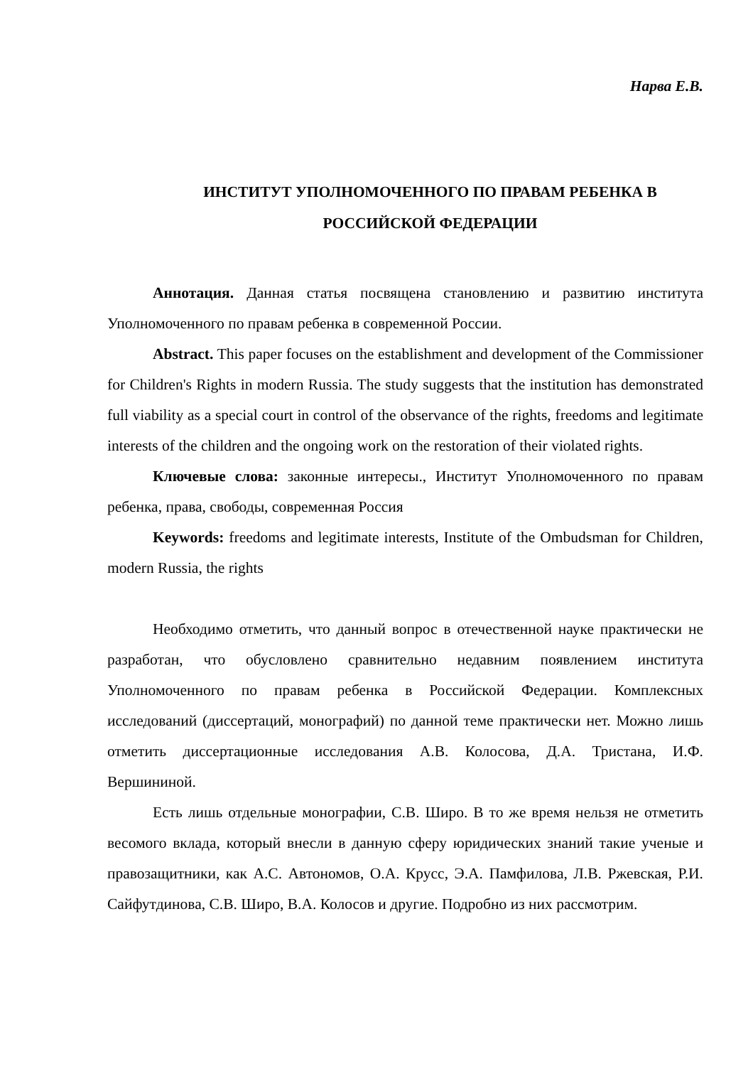Нарва Е.В.
ИНСТИТУТ УПОЛНОМОЧЕННОГО ПО ПРАВАМ РЕБЕНКА В РОССИЙСКОЙ ФЕДЕРАЦИИ
Аннотация. Данная статья посвящена становлению и развитию института Уполномоченного по правам ребенка в современной России.
Abstract. This paper focuses on the establishment and development of the Commissioner for Children's Rights in modern Russia. The study suggests that the institution has demonstrated full viability as a special court in control of the observance of the rights, freedoms and legitimate interests of the children and the ongoing work on the restoration of their violated rights.
Ключевые слова: законные интересы., Институт Уполномоченного по правам ребенка, права, свободы, современная Россия
Keywords: freedoms and legitimate interests, Institute of the Ombudsman for Children, modern Russia, the rights
Необходимо отметить, что данный вопрос в отечественной науке практически не разработан, что обусловлено сравнительно недавним появлением института Уполномоченного по правам ребенка в Российской Федерации. Комплексных исследований (диссертаций, монографий) по данной теме практически нет. Можно лишь отметить диссертационные исследования А.В. Колосова, Д.А. Тристана, И.Ф. Вершининой.
Есть лишь отдельные монографии, С.В. Широ. В то же время нельзя не отметить весомого вклада, который внесли в данную сферу юридических знаний такие ученые и правозащитники, как А.С. Автономов, О.А. Крусс, Э.А. Памфилова, Л.В. Ржевская, Р.И. Сайфутдинова, С.В. Широ, В.А. Колосов и другие. Подробно из них рассмотрим.